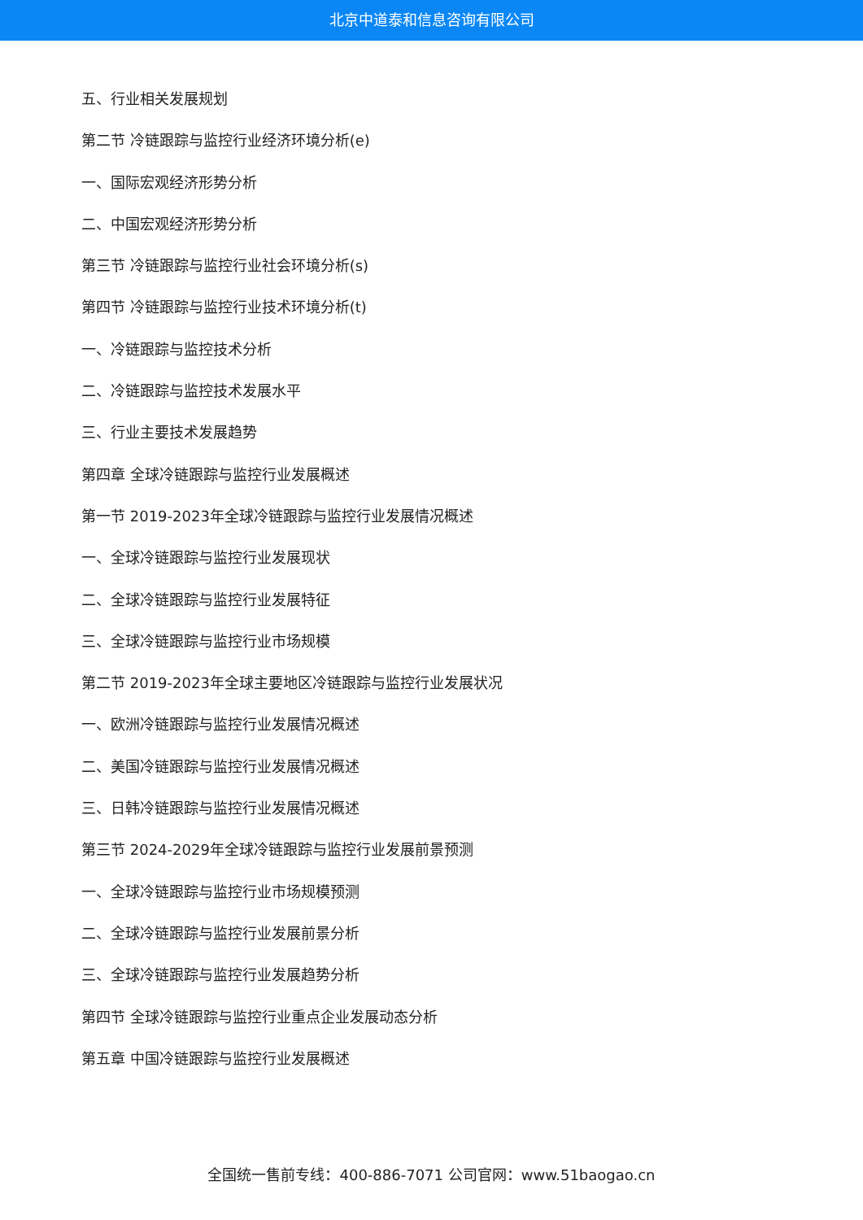北京中道泰和信息咨询有限公司
五、行业相关发展规划
第二节 冷链跟踪与监控行业经济环境分析(e)
一、国际宏观经济形势分析
二、中国宏观经济形势分析
第三节 冷链跟踪与监控行业社会环境分析(s)
第四节 冷链跟踪与监控行业技术环境分析(t)
一、冷链跟踪与监控技术分析
二、冷链跟踪与监控技术发展水平
三、行业主要技术发展趋势
第四章 全球冷链跟踪与监控行业发展概述
第一节 2019-2023年全球冷链跟踪与监控行业发展情况概述
一、全球冷链跟踪与监控行业发展现状
二、全球冷链跟踪与监控行业发展特征
三、全球冷链跟踪与监控行业市场规模
第二节 2019-2023年全球主要地区冷链跟踪与监控行业发展状况
一、欧洲冷链跟踪与监控行业发展情况概述
二、美国冷链跟踪与监控行业发展情况概述
三、日韩冷链跟踪与监控行业发展情况概述
第三节 2024-2029年全球冷链跟踪与监控行业发展前景预测
一、全球冷链跟踪与监控行业市场规模预测
二、全球冷链跟踪与监控行业发展前景分析
三、全球冷链跟踪与监控行业发展趋势分析
第四节 全球冷链跟踪与监控行业重点企业发展动态分析
第五章 中国冷链跟踪与监控行业发展概述
全国统一售前专线：400-886-7071 公司官网：www.51baogao.cn